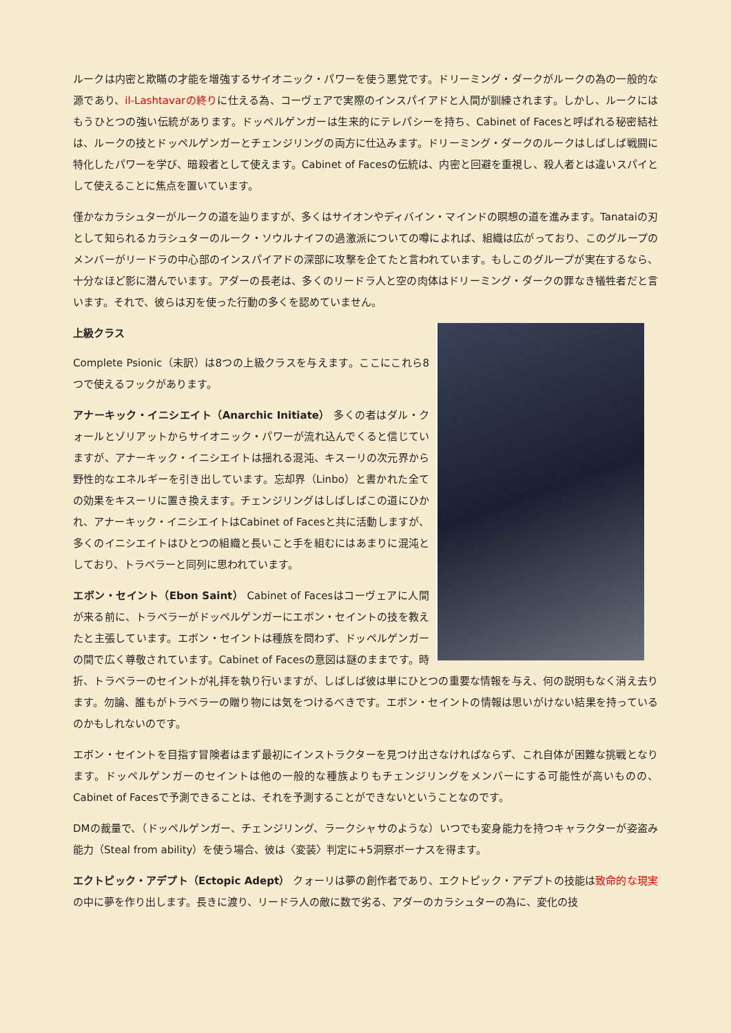ルークは内密と欺瞞の才能を増強するサイオニック・パワーを使う悪党です。ドリーミング・ダークがルークの為の一般的な源であり、il-Lashtavarの終りに仕える為、コーヴェアで実際のインスパイアドと人間が訓練されます。しかし、ルークにはもうひとつの強い伝統があります。ドッペルゲンガーは生来的にテレパシーを持ち、Cabinet of Facesと呼ばれる秘密結社は、ルークの技とドッペルゲンガーとチェンジリングの両方に仕込みます。ドリーミング・ダークのルークはしばしば戦闘に特化したパワーを学び、暗殺者として使えます。Cabinet of Facesの伝統は、内密と回避を重視し、殺人者とは違いスパイとして使えることに焦点を置いています。
僅かなカラシュターがルークの道を辿りますが、多くはサイオンやディバイン・マインドの瞑想の道を進みます。Tanataiの刃として知られるカラシュターのルーク・ソウルナイフの過激派についての噂によれば、組織は広がっており、このグループのメンバーがリードラの中心部のインスパイアドの深部に攻撃を企てたと言われています。もしこのグループが実在するなら、十分なほど影に潜んでいます。アダーの長老は、多くのリードラ人と空の肉体はドリーミング・ダークの罪なき犠牲者だと言います。それで、彼らは刃を使った行動の多くを認めていません。
上級クラス
Complete Psionic（未訳）は8つの上級クラスを与えます。ここにこれら8つで使えるフックがあります。
アナーキック・イニシエイト（Anarchic Initiate） 多くの者はダル・クォールとゾリアットからサイオニック・パワーが流れ込んでくると信じていますが、アナーキック・イニシエイトは揺れる混沌、キスーリの次元界から野性的なエネルギーを引き出しています。忘却界（Linbo）と書かれた全ての効果をキスーリに置き換えます。チェンジリングはしばしばこの道にひかれ、アナーキック・イニシエイトはCabinet of Facesと共に活動しますが、多くのイニシエイトはひとつの組織と長いこと手を組むにはあまりに混沌としており、トラベラーと同列に思われています。
エボン・セイント（Ebon Saint） Cabinet of Facesはコーヴェアに人間が来る前に、トラベラーがドッペルゲンガーにエボン・セイントの技を教えたと主張しています。エボン・セイントは種族を問わず、ドッペルゲンガーの間で広く尊敬されています。Cabinet of Facesの意図は謎のままです。時折、トラベラーのセイントが礼拝を執り行いますが、しばしば彼は単にひとつの重要な情報を与え、何の説明もなく消え去ります。勿論、誰もがトラベラーの贈り物には気をつけるべきです。エボン・セイントの情報は思いがけない結果を持っているのかもしれないのです。
エボン・セイントを目指す冒険者はまず最初にインストラクターを見つけ出さなければならず、これ自体が困難な挑戦となります。ドッペルゲンガーのセイントは他の一般的な種族よりもチェンジリングをメンバーにする可能性が高いものの、Cabinet of Facesで予測できることは、それを予測することができないということなのです。
DMの裁量で、（ドッペルゲンガー、チェンジリング、ラークシャサのような）いつでも変身能力を持つキャラクターが姿盗み能力（Steal from ability）を使う場合、彼は〈変装〉判定に+5洞察ボーナスを得ます。
エクトピック・アデプト（Ectopic Adept） クォーリは夢の創作者であり、エクトピック・アデプトの技能は致命的な現実の中に夢を作り出します。長きに渡り、リードラ人の敵に数で劣る、アダーのカラシュターの為に、変化の技